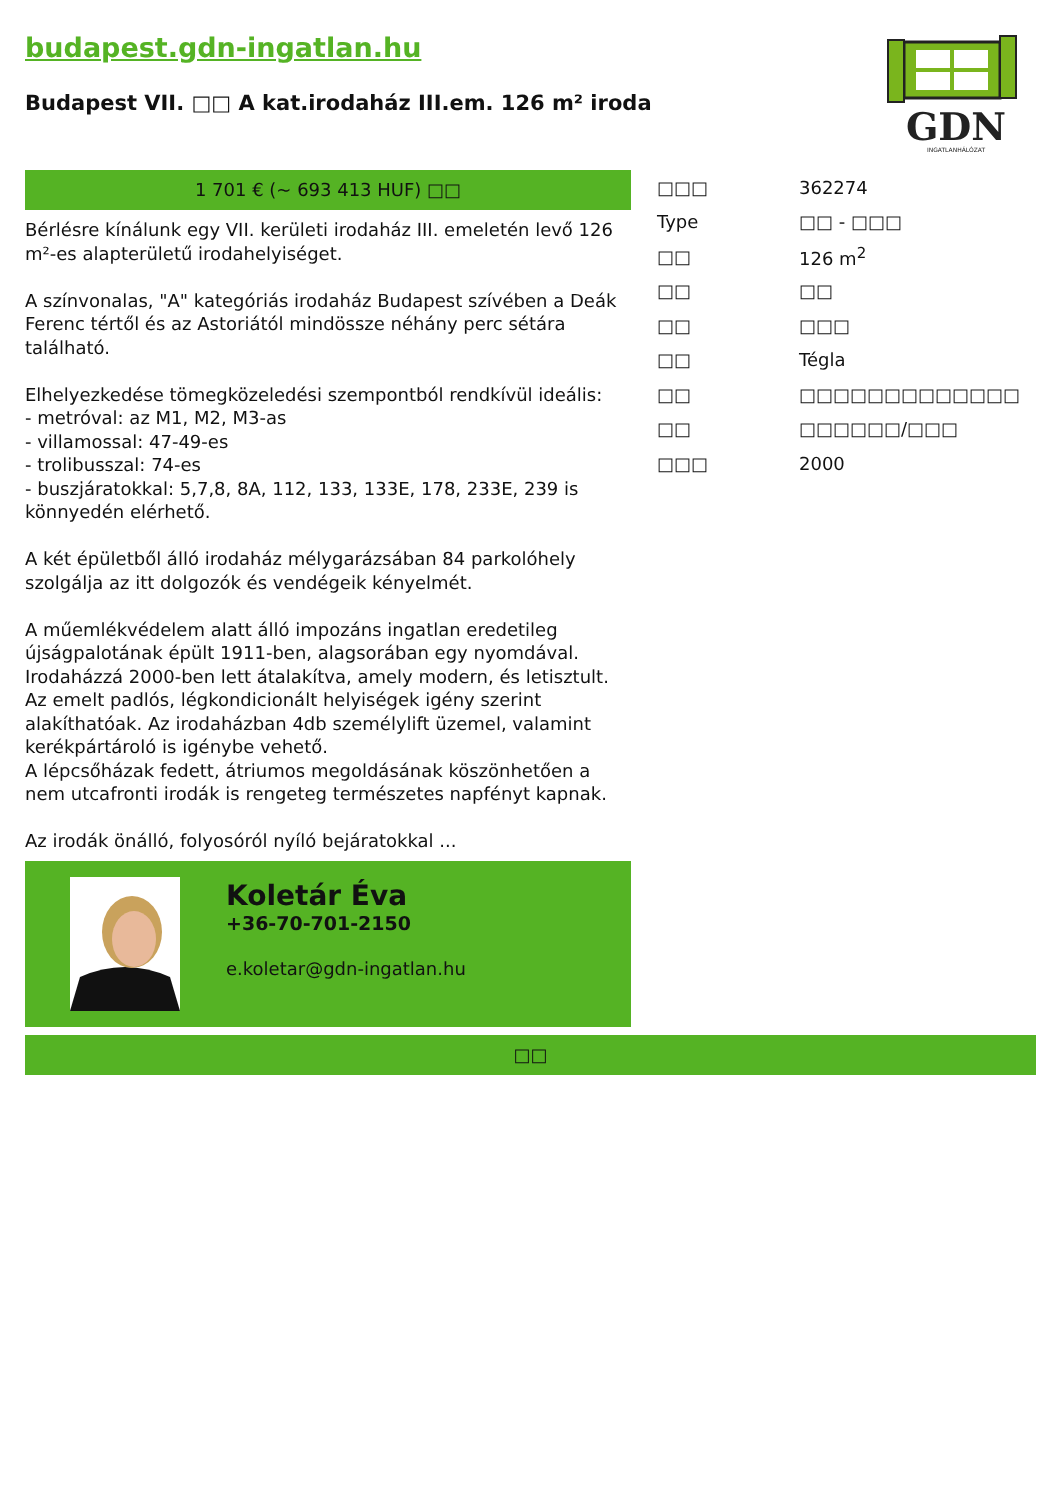budapest.gdn-ingatlan.hu
Budapest VII. □□ A kat.irodaház III.em. 126 m² iroda
GDN
INGATLANHÁLÓZAT
1 701 € (~ 693 413 HUF) □□
Bérlésre kínálunk egy VII. kerületi irodaház III. emeletén levő 126 m²-es alapterületű irodahelyiséget.
A színvonalas, "A" kategóriás irodaház Budapest szívében a Deák Ferenc tértől és az Astoriától mindössze néhány perc sétára található.
Elhelyezkedése tömegközeledési szempontból rendkívül ideális:
- metróval: az M1, M2, M3-as
- villamossal: 47-49-es
- trolibusszal: 74-es
- buszjáratokkal: 5,7,8, 8A, 112, 133, 133E, 178, 233E, 239 is könnyedén elérhető.
A két épületből álló irodaház mélygarázsában 84 parkolóhely szolgálja az itt dolgozók és vendégeik kényelmét.
A műemlékvédelem alatt álló impozáns ingatlan eredetileg újságpalotának épült 1911-ben, alagsorában egy nyomdával. Irodaházzá 2000-ben lett átalakítva, amely modern, és letisztult. Az emelt padlós, légkondicionált helyiségek igény szerint alakíthatóak. Az irodaházban 4db személylift üzemel, valamint kerékpártároló is igénybe vehető.
A lépcsőházak fedett, átriumos megoldásának köszönhetően a nem utcafronti irodák is rengeteg természetes napfényt kapnak.
Az irodák önálló, folyosóról nyíló bejáratokkal ...
Koletár Éva
+36-70-701-2150
e.koletar@gdn-ingatlan.hu
| □□□ | 362274 |
| Type | □□ - □□□ |
| □□ | 126 m<sup>2</sup> |
| □□ | □□ |
| □□ | □□□ |
| □□ | Tégla |
| □□ | □□□□□□□□□□□□□ |
| □□ | □□□□□□/□□□ |
| □□□ | 2000 |
□□